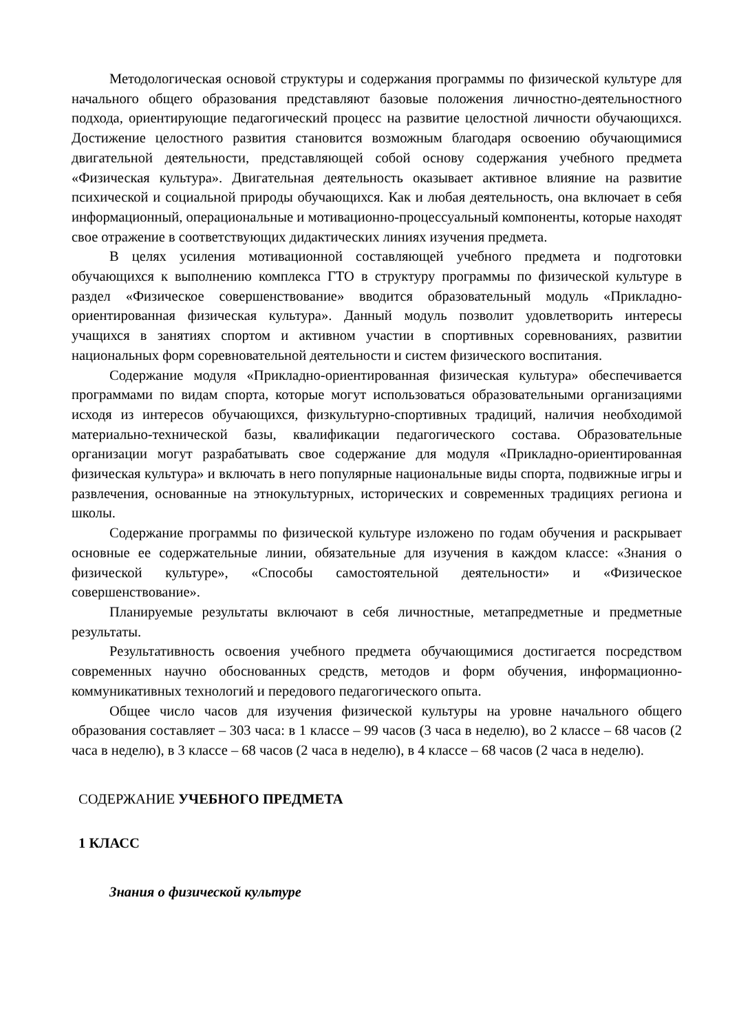Методологическая основой структуры и содержания программы по физической культуре для начального общего образования представляют базовые положения личностно-деятельностного подхода, ориентирующие педагогический процесс на развитие целостной личности обучающихся. Достижение целостного развития становится возможным благодаря освоению обучающимися двигательной деятельности, представляющей собой основу содержания учебного предмета «Физическая культура». Двигательная деятельность оказывает активное влияние на развитие психической и социальной природы обучающихся. Как и любая деятельность, она включает в себя информационный, операциональные и мотивационно-процессуальный компоненты, которые находят свое отражение в соответствующих дидактических линиях изучения предмета.
В целях усиления мотивационной составляющей учебного предмета и подготовки обучающихся к выполнению комплекса ГТО в структуру программы по физической культуре в раздел «Физическое совершенствование» вводится образовательный модуль «Прикладно-ориентированная физическая культура». Данный модуль позволит удовлетворить интересы учащихся в занятиях спортом и активном участии в спортивных соревнованиях, развитии национальных форм соревновательной деятельности и систем физического воспитания.
Содержание модуля «Прикладно-ориентированная физическая культура» обеспечивается программами по видам спорта, которые могут использоваться образовательными организациями исходя из интересов обучающихся, физкультурно-спортивных традиций, наличия необходимой материально-технической базы, квалификации педагогического состава. Образовательные организации могут разрабатывать свое содержание для модуля «Прикладно-ориентированная физическая культура» и включать в него популярные национальные виды спорта, подвижные игры и развлечения, основанные на этнокультурных, исторических и современных традициях региона и школы.
Содержание программы по физической культуре изложено по годам обучения и раскрывает основные ее содержательные линии, обязательные для изучения в каждом классе: «Знания о физической культуре», «Способы самостоятельной деятельности» и «Физическое совершенствование».
Планируемые результаты включают в себя личностные, метапредметные и предметные результаты.
Результативность освоения учебного предмета обучающимися достигается посредством современных научно обоснованных средств, методов и форм обучения, информационно-коммуникативных технологий и передового педагогического опыта.
Общее число часов для изучения физической культуры на уровне начального общего образования составляет – 303 часа: в 1 классе – 99 часов (3 часа в неделю), во 2 классе – 68 часов (2 часа в неделю), в 3 классе – 68 часов (2 часа в неделю), в 4 классе – 68 часов (2 часа в неделю).
СОДЕРЖАНИЕ УЧЕБНОГО ПРЕДМЕТА
1 КЛАСС
Знания о физической культуре